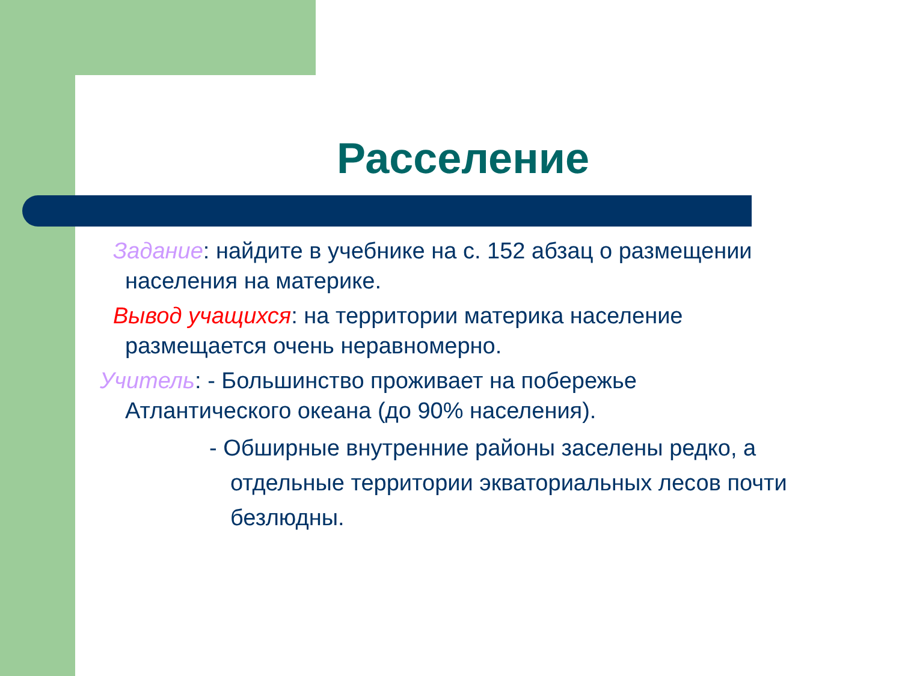Расселение
Задание: найдите в учебнике на с. 152 абзац о размещении населения на материке.
Вывод учащихся: на территории материка население размещается очень неравномерно.
Учитель: - Большинство проживает на побережье Атлантического океана (до 90% населения).
- Обширные внутренние районы заселены редко, а отдельные территории экваториальных лесов почти безлюдны.